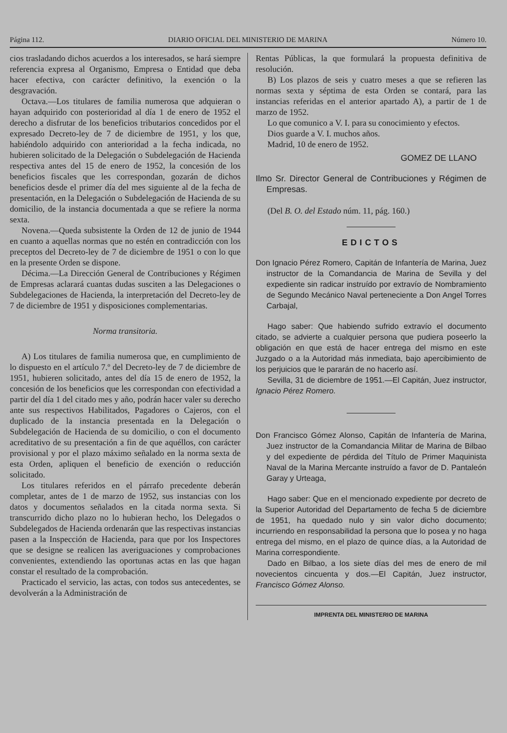Página 112. DIARIO OFICIAL DEL MINISTERIO DE MARINA Número 10.
cios trasladando dichos acuerdos a los interesados, se hará siempre referencia expresa al Organismo, Empresa o Entidad que deba hacer efectiva, con carácter definitivo, la exención o la desgravación.
Octava.—Los titulares de familia numerosa que adquieran o hayan adquirido con posterioridad al día 1 de enero de 1952 el derecho a disfrutar de los beneficios tributarios concedidos por el expresado Decreto-ley de 7 de diciembre de 1951, y los que, habiéndolo adquirido con anterioridad a la fecha indicada, no hubieren solicitado de la Delegación o Subdelegación de Hacienda respectiva antes del 15 de enero de 1952, la concesión de los beneficios fiscales que les correspondan, gozarán de dichos beneficios desde el primer día del mes siguiente al de la fecha de presentación, en la Delegación o Subdelegación de Hacienda de su domicilio, de la instancia documentada a que se refiere la norma sexta.
Novena.—Queda subsistente la Orden de 12 de junio de 1944 en cuanto a aquellas normas que no estén en contradicción con los preceptos del Decreto-ley de 7 de diciembre de 1951 o con lo que en la presente Orden se dispone.
Décima.—La Dirección General de Contribuciones y Régimen de Empresas aclarará cuantas dudas susciten a las Delegaciones o Subdelegaciones de Hacienda, la interpretación del Decreto-ley de 7 de diciembre de 1951 y disposiciones complementarias.
Norma transitoria.
A) Los titulares de familia numerosa que, en cumplimiento de lo dispuesto en el artículo 7.º del Decreto-ley de 7 de diciembre de 1951, hubieren solicitado, antes del día 15 de enero de 1952, la concesión de los beneficios que les correspondan con efectividad a partir del día 1 del citado mes y año, podrán hacer valer su derecho ante sus respectivos Habilitados, Pagadores o Cajeros, con el duplicado de la instancia presentada en la Delegación o Subdelegación de Hacienda de su domicilio, o con el documento acreditativo de su presentación a fin de que aquéllos, con carácter provisional y por el plazo máximo señalado en la norma sexta de esta Orden, apliquen el beneficio de exención o reducción solicitado.
Los titulares referidos en el párrafo precedente deberán completar, antes de 1 de marzo de 1952, sus instancias con los datos y documentos señalados en la citada norma sexta. Si transcurrido dicho plazo no lo hubieran hecho, los Delegados o Subdelegados de Hacienda ordenarán que las respectivas instancias pasen a la Inspección de Hacienda, para que por los Inspectores que se designe se realicen las averiguaciones y comprobaciones convenientes, extendiendo las oportunas actas en las que hagan constar el resultado de la comprobación.
Practicado el servicio, las actas, con todos sus antecedentes, se devolverán a la Administración de
Rentas Públicas, la que formulará la propuesta definitiva de resolución.
B) Los plazos de seis y cuatro meses a que se refieren las normas sexta y séptima de esta Orden se contará, para las instancias referidas en el anterior apartado A), a partir de 1 de marzo de 1952.
Lo que comunico a V. I. para su conocimiento y efectos.
Dios guarde a V. I. muchos años.
Madrid, 10 de enero de 1952.
GOMEZ DE LLANO
Ilmo Sr. Director General de Contribuciones y Régimen de Empresas.
(Del B. O. del Estado núm. 11, pág. 160.)
EDICTOS
Don Ignacio Pérez Romero, Capitán de Infantería de Marina, Juez instructor de la Comandancia de Marina de Sevilla y del expediente sin radicar instruído por extravío de Nombramiento de Segundo Mecánico Naval perteneciente a Don Angel Torres Carbajal,
Hago saber: Que habiendo sufrido extravío el documento citado, se advierte a cualquier persona que pudiera poseerlo la obligación en que está de hacer entrega del mismo en este Juzgado o a la Autoridad más inmediata, bajo apercibimiento de los perjuicios que le pararán de no hacerlo así.
Sevilla, 31 de diciembre de 1951.—El Capitán, Juez instructor, Ignacio Pérez Romero.
Don Francisco Gómez Alonso, Capitán de Infantería de Marina, Juez instructor de la Comandancia Militar de Marina de Bilbao y del expediente de pérdida del Título de Primer Maquinista Naval de la Marina Mercante instruído a favor de D. Pantaleón Garay y Urteaga,
Hago saber: Que en el mencionado expediente por decreto de la Superior Autoridad del Departamento de fecha 5 de diciembre de 1951, ha quedado nulo y sin valor dicho documento; incurriendo en responsabilidad la persona que lo posea y no haga entrega del mismo, en el plazo de quince días, a la Autoridad de Marina correspondiente.
Dado en Bilbao, a los siete días del mes de enero de mil novecientos cincuenta y dos.—El Capitán, Juez instructor, Francisco Gómez Alonso.
IMPRENTA DEL MINISTERIO DE MARINA